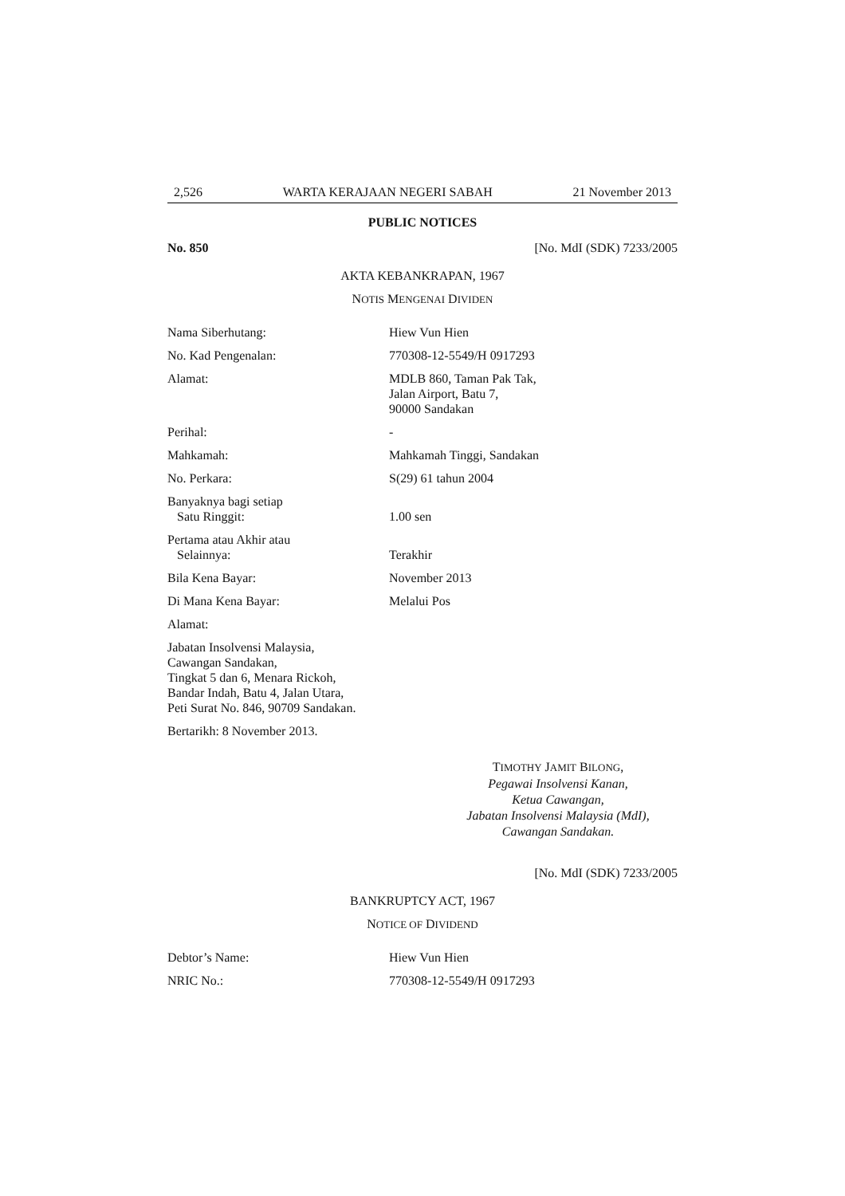2,526 WARTA KERAJAAN NEGERI SABAH 21 November 2013
PUBLIC NOTICES
No. 850 [No. MdI (SDK) 7233/2005
AKTA KEBANKRAPAN, 1967
NOTIS MENGENAI DIVIDEN
Nama Siberhutang: Hiew Vun Hien
No. Kad Pengenalan: 770308-12-5549/H 0917293
Alamat: MDLB 860, Taman Pak Tak,
Jalan Airport, Batu 7,
90000 Sandakan
Perihal: -
Mahkamah: Mahkamah Tinggi, Sandakan
No. Perkara: S(29) 61 tahun 2004
Banyaknya bagi setiap
Satu Ringgit:
1.00 sen
Pertama atau Akhir atau
Selainnya:
Terakhir
Bila Kena Bayar: November 2013
Di Mana Kena Bayar: Melalui Pos
Alamat:
Jabatan Insolvensi Malaysia,
Cawangan Sandakan,
Tingkat 5 dan 6, Menara Rickoh,
Bandar Indah, Batu 4, Jalan Utara,
Peti Surat No. 846, 90709 Sandakan.
Bertarikh: 8 November 2013.
TIMOTHY JAMIT BILONG,
Pegawai Insolvensi Kanan,
Ketua Cawangan,
Jabatan Insolvensi Malaysia (MdI),
Cawangan Sandakan.
[No. MdI (SDK) 7233/2005
BANKRUPTCY ACT, 1967
NOTICE OF DIVIDEND
Debtor’s Name: Hiew Vun Hien
NRIC No.: 770308-12-5549/H 0917293